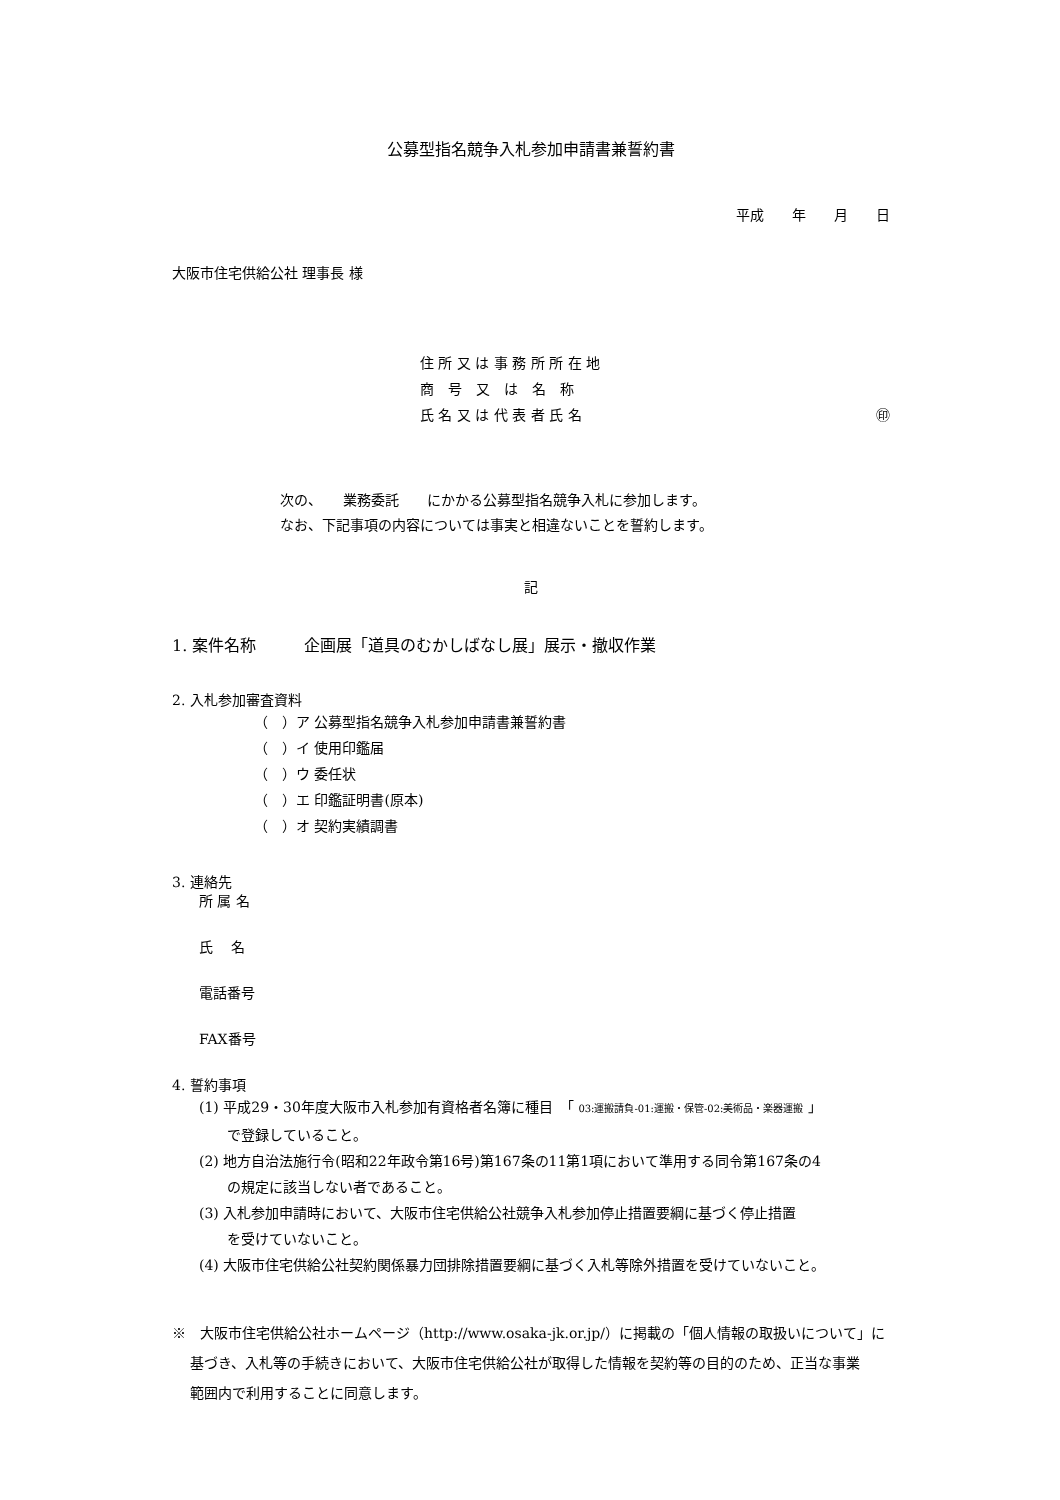公募型指名競争入札参加申請書兼誓約書
平成　　年　　月　　日
大阪市住宅供給公社 理事長 様
住 所 又 は 事 務 所 所 在 地
商　号　又　は　名　称
氏 名 又 は 代 表 者 氏 名
㊞
次の、　　業務委託　　にかかる公募型指名競争入札に参加します。
なお、下記事項の内容については事実と相違ないことを誓約します。
記
1. 案件名称　　　企画展「道具のむかしばなし展」展示・撤収作業
2. 入札参加審査資料
（　）ア 公募型指名競争入札参加申請書兼誓約書
（　）イ 使用印鑑届
（　）ウ 委任状
（　）エ 印鑑証明書(原本)
（　）オ 契約実績調書
3. 連絡先
所 属 名
氏　 名
電話番号
FAX番号
4. 誓約事項
(1) 平成29・30年度大阪市入札参加有資格者名簿に種目　「 03:運搬請負-01:運搬・保管-02:美術品・楽器運搬 」
で登録していること。
(2) 地方自治法施行令(昭和22年政令第16号)第167条の11第1項において準用する同令第167条の4
の規定に該当しない者であること。
(3) 入札参加申請時において、大阪市住宅供給公社競争入札参加停止措置要綱に基づく停止措置
を受けていないこと。
(4) 大阪市住宅供給公社契約関係暴力団排除措置要綱に基づく入札等除外措置を受けていないこと。
※　大阪市住宅供給公社ホームページ（http://www.osaka-jk.or.jp/）に掲載の「個人情報の取扱いについて」に
　 基づき、入札等の手続きにおいて、大阪市住宅供給公社が取得した情報を契約等の目的のため、正当な事業
　 範囲内で利用することに同意します。